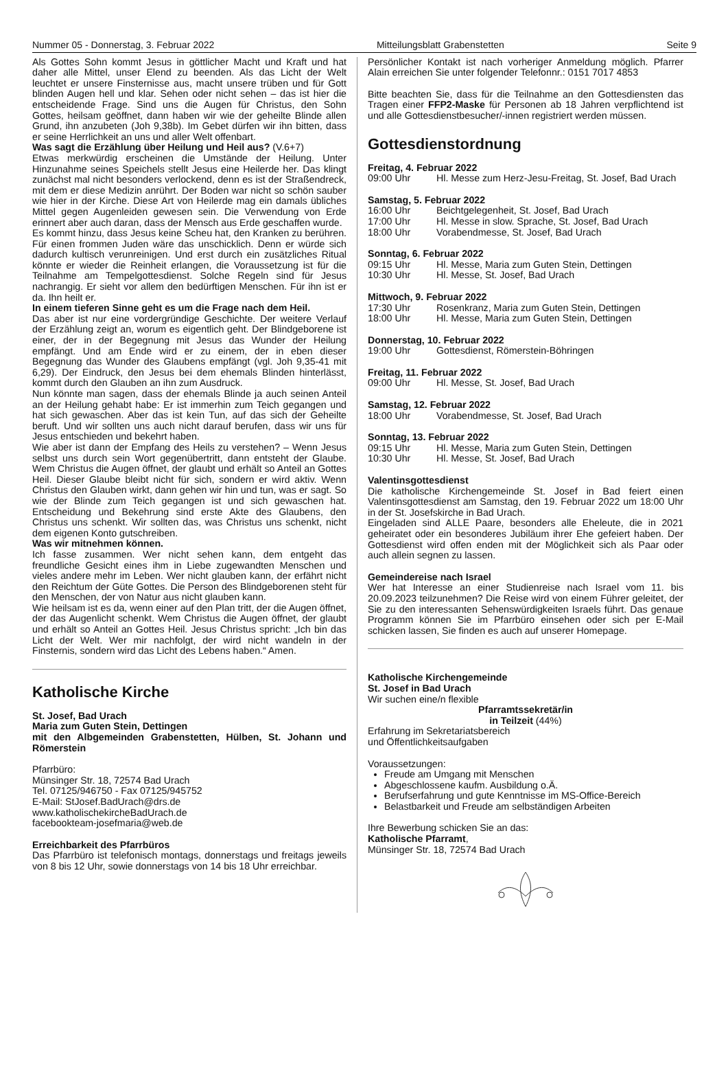Nummer 05 - Donnerstag, 3. Februar 2022 Mitteilungsblatt Grabenstetten Seite 9
Als Gottes Sohn kommt Jesus in göttlicher Macht und Kraft und hat daher alle Mittel, unser Elend zu beenden. Als das Licht der Welt leuchtet er unsere Finsternisse aus, macht unsere trüben und für Gott blinden Augen hell und klar. Sehen oder nicht sehen – das ist hier die entscheidende Frage. Sind uns die Augen für Christus, den Sohn Gottes, heilsam geöffnet, dann haben wir wie der geheilte Blinde allen Grund, ihn anzubeten (Joh 9,38b). Im Gebet dürfen wir ihn bitten, dass er seine Herrlichkeit an uns und aller Welt offenbart.
Was sagt die Erzählung über Heilung und Heil aus? (V.6+7)
Etwas merkwürdig erscheinen die Umstände der Heilung. Unter Hinzunahme seines Speichels stellt Jesus eine Heilerde her. Das klingt zunächst mal nicht besonders verlockend, denn es ist der Straßendreck, mit dem er diese Medizin anrührt. Der Boden war nicht so schön sauber wie hier in der Kirche. Diese Art von Heilerde mag ein damals übliches Mittel gegen Augenleiden gewesen sein. Die Verwendung von Erde erinnert aber auch daran, dass der Mensch aus Erde geschaffen wurde.
Es kommt hinzu, dass Jesus keine Scheu hat, den Kranken zu berühren. Für einen frommen Juden wäre das unschicklich. Denn er würde sich dadurch kultisch verunreinigen. Und erst durch ein zusätzliches Ritual könnte er wieder die Reinheit erlangen, die Voraussetzung ist für die Teilnahme am Tempelgottesdienst. Solche Regeln sind für Jesus nachrangig. Er sieht vor allem den bedürftigen Menschen. Für ihn ist er da. Ihn heilt er.
In einem tieferen Sinne geht es um die Frage nach dem Heil.
Das aber ist nur eine vordergründige Geschichte. Der weitere Verlauf der Erzählung zeigt an, worum es eigentlich geht. Der Blindgeborene ist einer, der in der Begegnung mit Jesus das Wunder der Heilung empfängt. Und am Ende wird er zu einem, der in eben dieser Begegnung das Wunder des Glaubens empfängt (vgl. Joh 9,35-41 mit 6,29). Der Eindruck, den Jesus bei dem ehemals Blinden hinterlässt, kommt durch den Glauben an ihn zum Ausdruck.
Nun könnte man sagen, dass der ehemals Blinde ja auch seinen Anteil an der Heilung gehabt habe: Er ist immerhin zum Teich gegangen und hat sich gewaschen. Aber das ist kein Tun, auf das sich der Geheilte beruft. Und wir sollten uns auch nicht darauf berufen, dass wir uns für Jesus entschieden und bekehrt haben.
Wie aber ist dann der Empfang des Heils zu verstehen? – Wenn Jesus selbst uns durch sein Wort gegenübertritt, dann entsteht der Glaube. Wem Christus die Augen öffnet, der glaubt und erhält so Anteil an Gottes Heil. Dieser Glaube bleibt nicht für sich, sondern er wird aktiv. Wenn Christus den Glauben wirkt, dann gehen wir hin und tun, was er sagt. So wie der Blinde zum Teich gegangen ist und sich gewaschen hat. Entscheidung und Bekehrung sind erste Akte des Glaubens, den Christus uns schenkt. Wir sollten das, was Christus uns schenkt, nicht dem eigenen Konto gutschreiben.
Was wir mitnehmen können.
Ich fasse zusammen. Wer nicht sehen kann, dem entgeht das freundliche Gesicht eines ihm in Liebe zugewandten Menschen und vieles andere mehr im Leben. Wer nicht glauben kann, der erfährt nicht den Reichtum der Güte Gottes. Die Person des Blindgeborenen steht für den Menschen, der von Natur aus nicht glauben kann.
Wie heilsam ist es da, wenn einer auf den Plan tritt, der die Augen öffnet, der das Augenlicht schenkt. Wem Christus die Augen öffnet, der glaubt und erhält so Anteil an Gottes Heil. Jesus Christus spricht: „Ich bin das Licht der Welt. Wer mir nachfolgt, der wird nicht wandeln in der Finsternis, sondern wird das Licht des Lebens haben.“ Amen.
Katholische Kirche
St. Josef, Bad Urach
Maria zum Guten Stein, Dettingen
mit den Albgemeinden Grabenstetten, Hülben, St. Johann und Römerstein
Pfarrbüro:
Münsinger Str. 18, 72574 Bad Urach
Tel. 07125/946750 - Fax 07125/945752
E-Mail: StJosef.BadUrach@drs.de
www.katholischekircheBadUrach.de
facebookteam-josefmaria@web.de
Erreichbarkeit des Pfarrbüros
Das Pfarrbüro ist telefonisch montags, donnerstags und freitags jeweils von 8 bis 12 Uhr, sowie donnerstags von 14 bis 18 Uhr erreichbar.
Persönlicher Kontakt ist nach vorheriger Anmeldung möglich. Pfarrer Alain erreichen Sie unter folgender Telefonnr.: 0151 7017 4853
Bitte beachten Sie, dass für die Teilnahme an den Gottesdiensten das Tragen einer FFP2-Maske für Personen ab 18 Jahren verpflichtend ist und alle Gottesdienstbesucher/-innen registriert werden müssen.
Gottesdienstordnung
Freitag, 4. Februar 2022
09:00 Uhr Hl. Messe zum Herz-Jesu-Freitag, St. Josef, Bad Urach
Samstag, 5. Februar 2022
16:00 Uhr Beichtgelegenheit, St. Josef, Bad Urach
17:00 Uhr Hl. Messe in slow. Sprache, St. Josef, Bad Urach
18:00 Uhr Vorabendmesse, St. Josef, Bad Urach
Sonntag, 6. Februar 2022
09:15 Uhr Hl. Messe, Maria zum Guten Stein, Dettingen
10:30 Uhr Hl. Messe, St. Josef, Bad Urach
Mittwoch, 9. Februar 2022
17:30 Uhr Rosenkranz, Maria zum Guten Stein, Dettingen
18:00 Uhr Hl. Messe, Maria zum Guten Stein, Dettingen
Donnerstag, 10. Februar 2022
19:00 Uhr Gottesdienst, Römerstein-Böhringen
Freitag, 11. Februar 2022
09:00 Uhr Hl. Messe, St. Josef, Bad Urach
Samstag, 12. Februar 2022
18:00 Uhr Vorabendmesse, St. Josef, Bad Urach
Sonntag, 13. Februar 2022
09:15 Uhr Hl. Messe, Maria zum Guten Stein, Dettingen
10:30 Uhr Hl. Messe, St. Josef, Bad Urach
Valentinsgottesdienst
Die katholische Kirchengemeinde St. Josef in Bad feiert einen Valentinsgottesdienst am Samstag, den 19. Februar 2022 um 18:00 Uhr in der St. Josefskirche in Bad Urach.
Eingeladen sind ALLE Paare, besonders alle Eheleute, die in 2021 geheiratet oder ein besonderes Jubiläum ihrer Ehe gefeiert haben. Der Gottesdienst wird offen enden mit der Möglichkeit sich als Paar oder auch allein segnen zu lassen.
Gemeindereise nach Israel
Wer hat Interesse an einer Studienreise nach Israel vom 11. bis 20.09.2023 teilzunehmen? Die Reise wird von einem Führer geleitet, der Sie zu den interessanten Sehenswürdigkeiten Israels führt. Das genaue Programm können Sie im Pfarrbüro einsehen oder sich per E-Mail schicken lassen, Sie finden es auch auf unserer Homepage.
Katholische Kirchengemeinde
St. Josef in Bad Urach
Wir suchen eine/n flexible
Pfarramtssekretär/in
in Teilzeit (44%)
Erfahrung im Sekretariatsbereich
und Öffentlichkeitsaufgaben
Voraussetzungen:
Freude am Umgang mit Menschen
Abgeschlossene kaufm. Ausbildung o.Ä.
Berufserfahrung und gute Kenntnisse im MS-Office-Bereich
Belastbarkeit und Freude am selbständigen Arbeiten
Ihre Bewerbung schicken Sie an das:
Katholische Pfarramt,
Münsinger Str. 18, 72574 Bad Urach